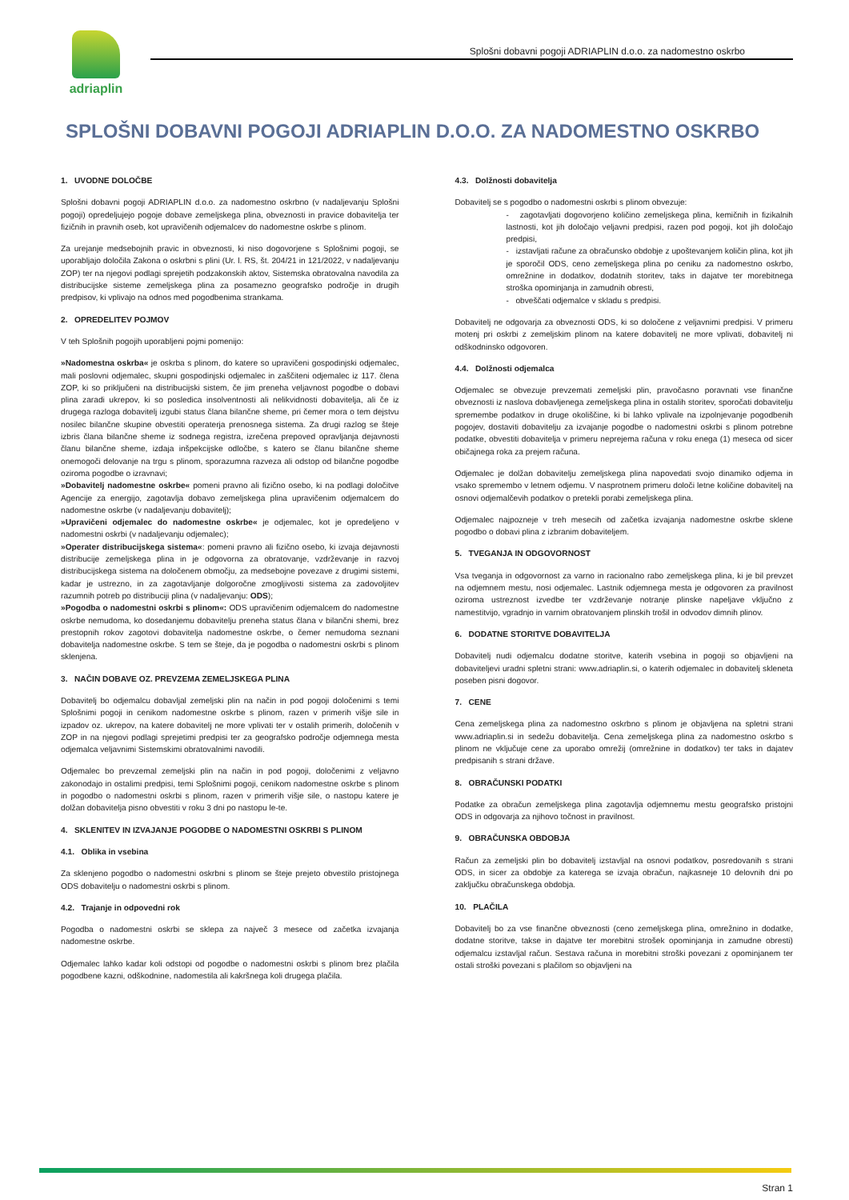adriaplin
Splošni dobavni pogoji ADRIAPLIN d.o.o. za nadomestno oskrbo
SPLOŠNI DOBAVNI POGOJI ADRIAPLIN D.O.O. ZA NADOMESTNO OSKRBO
1. UVODNE DOLOČBE
Splošni dobavni pogoji ADRIAPLIN d.o.o. za nadomestno oskrbno (v nadaljevanju Splošni pogoji) opredeljujejo pogoje dobave zemeljskega plina, obveznosti in pravice dobavitelja ter fizičnih in pravnih oseb, kot upravičenih odjemalcev do nadomestne oskrbe s plinom.
Za urejanje medsebojnih pravic in obveznosti, ki niso dogovorjene s Splošnimi pogoji, se uporabljajo določila Zakona o oskrbni s plini (Ur. l. RS, št. 204/21 in 121/2022, v nadaljevanju ZOP) ter na njegovi podlagi sprejetih podzakonskih aktov, Sistemska obratovalna navodila za distribucijske sisteme zemeljskega plina za posamezno geografsko področje in drugih predpisov, ki vplivajo na odnos med pogodbenima strankama.
2. OPREDELITEV POJMOV
V teh Splošnih pogojih uporabljeni pojmi pomenijo:
»Nadomestna oskrba« je oskrba s plinom, do katere so upravičeni gospodinjski odjemalec, mali poslovni odjemalec, skupni gospodinjski odjemalec in zaščiteni odjemalec iz 117. člena ZOP, ki so priključeni na distribucijski sistem, če jim preneha veljavnost pogodbe o dobavi plina zaradi ukrepov, ki so posledica insolventnosti ali nelikvidnosti dobavitelja, ali če iz drugega razloga dobavitelj izgubi status člana bilančne sheme, pri čemer mora o tem dejstvu nosilec bilančne skupine obvestiti operaterja prenosnega sistema. Za drugi razlog se šteje izbris člana bilančne sheme iz sodnega registra, izrečena prepoved opravljanja dejavnosti članu bilančne sheme, izdaja inšpekcijske odločbe, s katero se članu bilančne sheme onemogoči delovanje na trgu s plinom, sporazumna razveza ali odstop od bilančne pogodbe oziroma pogodbe o izravnavi;
»Dobavitelj nadomestne oskrbe« pomeni pravno ali fizično osebo, ki na podlagi določitve Agencije za energijo, zagotavlja dobavo zemeljskega plina upravičenim odjemalcem do nadomestne oskrbe (v nadaljevanju dobavitelj);
»Upravičeni odjemalec do nadomestne oskrbe« je odjemalec, kot je opredeljeno v nadomestni oskrbi (v nadaljevanju odjemalec);
»Operater distribucijskega sistema«: pomeni pravno ali fizično osebo, ki izvaja dejavnosti distribucije zemeljskega plina in je odgovorna za obratovanje, vzdrževanje in razvoj distribucijskega sistema na določenem območju, za medsebojne povezave z drugimi sistemi, kadar je ustrezno, in za zagotavljanje dolgoročne zmogljivosti sistema za zadovoljitev razumnih potreb po distribuciji plina (v nadaljevanju: ODS);
»Pogodba o nadomestni oskrbi s plinom«: ODS upravičenim odjemalcem do nadomestne oskrbe nemudoma, ko dosedanjemu dobavitelju preneha status člana v bilančni shemi, brez prestopnih rokov zagotovi dobavitelja nadomestne oskrbe, o čemer nemudoma seznani dobavitelja nadomestne oskrbe. S tem se šteje, da je pogodba o nadomestni oskrbi s plinom sklenjena.
3. NAČIN DOBAVE OZ. PREVZEMA ZEMELJSKEGA PLINA
Dobavitelj bo odjemalcu dobavljal zemeljski plin na način in pod pogoji določenimi s temi Splošnimi pogoji in cenikom nadomestne oskrbe s plinom, razen v primerih višje sile in izpadov oz. ukrepov, na katere dobavitelj ne more vplivati ter v ostalih primerih, določenih v ZOP in na njegovi podlagi sprejetimi predpisi ter za geografsko področje odjemnega mesta odjemalca veljavnimi Sistemskimi obratovalnimi navodili.
Odjemalec bo prevzemal zemeljski plin na način in pod pogoji, določenimi z veljavno zakonodajo in ostalimi predpisi, temi Splošnimi pogoji, cenikom nadomestne oskrbe s plinom in pogodbo o nadomestni oskrbi s plinom, razen v primerih višje sile, o nastopu katere je dolžan dobavitelja pisno obvestiti v roku 3 dni po nastopu le-te.
4. SKLENITEV IN IZVAJANJE POGODBE O NADOMESTNI OSKRBI S PLINOM
4.1. Oblika in vsebina
Za sklenjeno pogodbo o nadomestni oskrbni s plinom se šteje prejeto obvestilo pristojnega ODS dobavitelju o nadomestni oskrbi s plinom.
4.2. Trajanje in odpovedni rok
Pogodba o nadomestni oskrbi se sklepa za največ 3 mesece od začetka izvajanja nadomestne oskrbe.
Odjemalec lahko kadar koli odstopi od pogodbe o nadomestni oskrbi s plinom brez plačila pogodbene kazni, odškodnine, nadomestila ali kakršnega koli drugega plačila.
4.3. Dolžnosti dobavitelja
Dobavitelj se s pogodbo o nadomestni oskrbi s plinom obvezuje:
- zagotavljati dogovorjeno količino zemeljskega plina, kemičnih in fizikalnih lastnosti, kot jih določajo veljavni predpisi, razen pod pogoji, kot jih določajo predpisi,
- izstavljati račune za obračunsko obdobje z upoštevanjem količin plina, kot jih je sporočil ODS, ceno zemeljskega plina po ceniku za nadomestno oskrbo, omrežnine in dodatkov, dodatnih storitev, taks in dajatve ter morebitnega stroška opominjanja in zamudnih obresti,
- obveščati odjemalce v skladu s predpisi.
Dobavitelj ne odgovarja za obveznosti ODS, ki so določene z veljavnimi predpisi. V primeru motenj pri oskrbi z zemeljskim plinom na katere dobavitelj ne more vplivati, dobavitelj ni odškodninsko odgovoren.
4.4. Dolžnosti odjemalca
Odjemalec se obvezuje prevzemati zemeljski plin, pravočasno poravnati vse finančne obveznosti iz naslova dobavljenega zemeljskega plina in ostalih storitev, sporočati dobavitelju spremembe podatkov in druge okoliščine, ki bi lahko vplivale na izpolnjevanje pogodbenih pogojev, dostaviti dobavitelju za izvajanje pogodbe o nadomestni oskrbi s plinom potrebne podatke, obvestiti dobavitelja v primeru neprejema računa v roku enega (1) meseca od sicer običajnega roka za prejem računa.
Odjemalec je dolžan dobavitelju zemeljskega plina napovedati svojo dinamiko odjema in vsako spremembo v letnem odjemu. V nasprotnem primeru določi letne količine dobavitelj na osnovi odjemalčevih podatkov o pretekli porabi zemeljskega plina.
Odjemalec najpozneje v treh mesecih od začetka izvajanja nadomestne oskrbe sklene pogodbo o dobavi plina z izbranim dobaviteljem.
5. TVEGANJA IN ODGOVORNOST
Vsa tveganja in odgovornost za varno in racionalno rabo zemeljskega plina, ki je bil prevzet na odjemnem mestu, nosi odjemalec. Lastnik odjemnega mesta je odgovoren za pravilnost oziroma ustreznost izvedbe ter vzdrževanje notranje plinske napeljave vključno z namestitvijo, vgradnjo in varnim obratovanjem plinskih trošil in odvodov dimnih plinov.
6. DODATNE STORITVE DOBAVITELJA
Dobavitelj nudi odjemalcu dodatne storitve, katerih vsebina in pogoji so objavljeni na dobaviteljevi uradni spletni strani: www.adriaplin.si, o katerih odjemalec in dobavitelj skleneta poseben pisni dogovor.
7. CENE
Cena zemeljskega plina za nadomestno oskrbno s plinom je objavljena na spletni strani www.adriaplin.si in sedežu dobavitelja. Cena zemeljskega plina za nadomestno oskrbo s plinom ne vključuje cene za uporabo omrežij (omrežnine in dodatkov) ter taks in dajatev predpisanih s strani države.
8. OBRAČUNSKI PODATKI
Podatke za obračun zemeljskega plina zagotavlja odjemnemu mestu geografsko pristojni ODS in odgovarja za njihovo točnost in pravilnost.
9. OBRAČUNSKA OBDOBJA
Račun za zemeljski plin bo dobavitelj izstavljal na osnovi podatkov, posredovanih s strani ODS, in sicer za obdobje za katerega se izvaja obračun, najkasneje 10 delovnih dni po zaključku obračunskega obdobja.
10. PLAČILA
Dobavitelj bo za vse finančne obveznosti (ceno zemeljskega plina, omrežnino in dodatke, dodatne storitve, takse in dajatve ter morebitni strošek opominjanja in zamudne obresti) odjemalcu izstavljal račun. Sestava računa in morebitni stroški povezani z opominjanem ter ostali stroški povezani s plačilom so objavljeni na
Stran 1